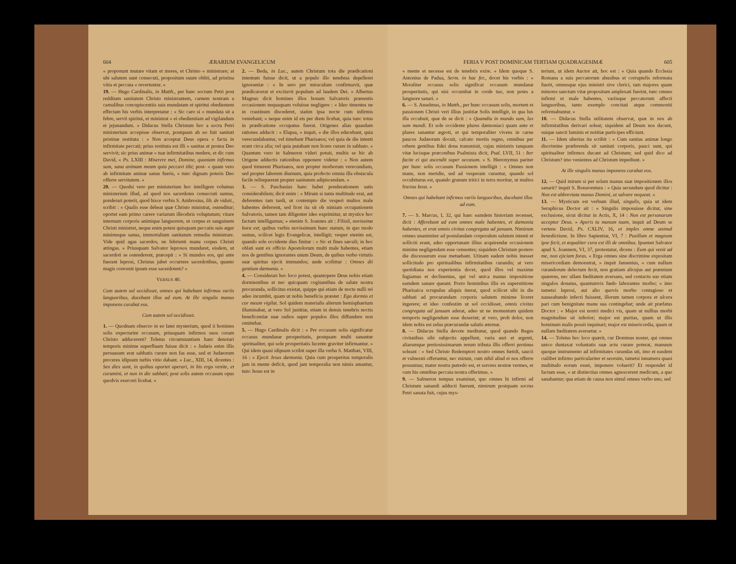604 ÆRARIUM EVANGELICUM
« proponunt mutare vitam et mores, et Christo « ministrare; at ubi salutem sunt consecuti, propositum suum obliti, ad pristina vitia et peccata « revertuntur. »
19. — Hugo Cardinalis, in Matth., per hanc socrum Petri post redditam sanitatem Christo ministrantem, carnem nostram a carnalibus concupiscentiis suis mundatam et spiritui obedientem effectam his verbis interpretatur : « Sic caro si « mundata sit a febre, servit spiritui, et ministrat « ei obedientiam ad vigilandum et jejunandum. » Didacus Stella Christum hoc a socru Petri ministerium accepisse observat, postquam ab eo fuit sanitati pristinæ restituta : « Non acceptat Deus opera « facta in infirmitate peccati; prius restituta est illi « sanitas et postea Deo servivit; sic prius animæ « tuæ infirmitatibus medere, et dic cum David, « Ps. LXIII : Miserere mei, Domine, quoniam infirmus sum, sana animam meam quia peccavi tibi; post- « quam vero ab infirmitate animæ sanus fueris, « tunc dignam poteris Deo offerre servitutem. »
20. — Quodsi vero per ministerium hoc intelligere volumus ministerium illud, ad quod nos sacerdotes consecrati sumus, ponderari poterit, quod hisce verbis S. Ambrosius, lib. de viduit., scribit : « Qualis esse debeat quæ Christo ministrat, ostenditur; oportet eam primo carere variarum illecebris voluptatum; vitare internum corporis animique languorem, ut corpus et sanguinem Christi ministret, neque enim potest quisquam peccatis suis æger minimeque sanus, immortalium sanitatum remedia ministrare. Vide quid agas sacerdos, ne febrienti manu corpus Christi attingas. » Priusquam Salvator leprosos mundaret, eisdem, ut sacerdoti se ostenderent, præcepit : « Si mundos eos, qui ante fuerant leprosi, Christus jubet occurrere sacerdotibus, quanto magis convenit ipsum esse sacerdotem? »
VERSUS 40.
Cum autem sol occidisset, omnes qui habebant infirmos variis languoribus, ducebant illos ad eum. At ille singulis manus imponens curabat eos.
Cum autem sol occidisset.
1. — Quodnam obsecro in eo latet mysterium, quod ii homines solis expectarint occasum, priusquam infirmos suos coram Christo adducerent? Toletus circumstantiam hanc denotari temporis minime superfluam fuisse dicit : « Judæis enim illis persuasum erat sabbatis curare non fas esse, sed et Judæorum proceres idipsum turbis vitio dabant. « Luc., XIII, 14, dicentes : Sex dies sunt, in quibus oportet operari, in his ergo venite, et curamini, et non in die sabbati; post solis autem occasum opus quodvis exerceri licebat. »
2. — Beda, in Luc., autem Christum tota die prædicationi intentum fuisse dicit, ut a populo illo tenebras depelleret ignorantiæ : « In sero per miraculum confirmavit, quæ prædicaverat et excitavit populum ad laudem Dei. » Albertus Magnus dicit homines illos bonam Salvatoris præsentis occasionem nequaquam voluisse negligere : « Ideo timentes ne in crastinum discederet, statim ipsa nocte cum infirmis veniebant; » neque enim id eis per diem licebat, quia tunc totus in prædicatione occupatus fuerat. Origenes alias quasdam rationes adducit : « Elapsa, » inquit, « die illos educebant, quia verecundabantur, vel timebant Pharisæos; vel quia de die intenti erant circa alia; vel quia putabant non licere curare in sabbato. » Quantum vero in Salmeron videri potuit, multis se hic ab Origene adductis rationibus opponere videtur : « Non autem quod timerent Pharisæos, non propter morborum verecundiam, sed propter laborem diurnum, quia profecto omnia illa obstacula facile relinquerent propter sanitatem adipiscendam. »
3. — S. Paschasius hanc habet ponderationem satis considerabilem; dicit enim : « Mirum si tanta multitudo erat, aut deferentes tam tardi, ut contempto die vesperi multos male habentes deferrent, sed licet ita sit ob nimiam occupationem Salvatoris, tamen tam diligenter ideo exprimitur, ut mystice hoc factum intelligamus; » etenim S. Joannes ait : Filioli, novissima hora est; quibus verbis novissimum hunc statum, in quo modo sumus, scilicet legis Evangelicæ, intelligit; vesper etenim est, quando sole occidente dies finitur : « Sic et fines sæculi; in hoc oblati sunt ex officio Apostolorum multi male habentes, etiam nos de gentibus ignorantes unum Deum, de quibus verbo virtutis suæ spiritus ejecit immundos; unde scribitur : Omnes dii gentium dæmonia. »
4. — Considerari hoc loco potest, quantopere Deus nobis etiam dormientibus et nec quicquam cogitantibus de salute nostra procuranda, sollicitus existat, quippe qui etiam de nocte nulli rei adeo incumbit, quam ut nobis beneficia præstet : Ego dormio et cor meum vigilat. Sol quidem materialis alterum hemisphærium illuminabat, at vero Sol justitiæ, etiam in densis tenebris noctis beneficentiæ suæ radios super populos illos diffundere non omittebat.
5. — Hugo Cardinalis dicit : « Per occasum solis significatur occasus mundanæ prosperitatis, postquam multi sanantur spiritualiter, qui sole prosperitatis lucente graviter infirmantur. » Qui idem quasi idipsum scribit super illa verba S. Matthæi, VIII, 16 : « Ejecit Jesus dæmonia. Quia cum prosperitas temporalis jam in mente deficit, quod jam temporalia non nimis amantur, tunc Jesus est in
FERIA V POST DOMINICAM TERTIAM QUADRAGESIMÆ 605
« mente et necesse est de tenebris exire. » Idem quoque S. Antonius de Padua, Serm. in hac fer., docet his verbis : « Moraliter occasus solis significat occasum mundanæ prosperitatis, qui nisi occumbat in corde tuo, non potes a languore sanari. »
6. — S. Anselmus, in Matth., per hunc occasum solis, mortem et passionem Christi veri illius justitiæ Solis intelligit, in qua lux illa occubuit, quæ de se dicit : « Quamdiu in mundo sum, lux sum mundi. Et sole occidente plures dæmoniaci quam ante et plures sanantur ægroti, et qui temporaliter vivens in carne paucos Judæorum docuit, calcato mortis regno, omnibus per orbem gentibus fidei dona transmisit, cujus ministris tanquam vitæ lucisque præconibus Psalmista dicit, Psal. LVII, 51 : Iter facite ei qui ascendit super occasum. » S. Hieronymus pariter per hunc solis occasum Passionem intelligit : « Omnes non mane, non meridie, sed ad vesperam curantur, quando sol occubiturus est, quando granum tritici in terra moritur, ut multos fructus ferat. »
Omnes qui habebant infirmos variis languoribus, ducebant illos ad eum.
7. — S. Marcus, I, 32, qui hanc eamdem historiam recenset, dicit : Afferebant ad eum omnes male habentes, et dæmonia habentes, et erat omnis civitas congregata ad januam. Nimirum omnes unanimiter ad postulandam corporalem salutem intenti et solliciti erant, adeo opportunam illius acquirendæ occasionem minime negligendam esse censentes; siquidem Christum postero die discessurum esse metuebant. Utinam eadem nobis inesset sollicitudo pro spiritualibus infirmitatibus curandis; at vero quotidiana nos experientia docet, quod illos vel maxime fugiamus et declinemus, qui vel unica manus impositione eamdem sanare queunt. Porro hominibus illis ex superstitione Pharisaica scrupulus aliquis inerat, quod scilicet sibi in die sabbati ad procurandam corporis salutem minime liceret ingerere; et ideo confestim ut sol occidisset, omnis civitas congregata ad januam aderat, adeo ut ne momentum quidem temporis negligendum esse duxerint; at vero, proh dolor, non idem nobis est zelus præcurandæ salutis æternæ.
8. — Didacus Stella devote meditatur, quod quando Reges civitatibus sibi subjectis appellunt, varia auri et argenti, aliarumque pretiosissimarum rerum tributa illis offerri protinus soleant : « Sed Christo Redemptori nostro omnes fœtidi, saucii et vulnerati offeruntur, nec mirum, cum nihil aliud ei nos offerre possumus; mater nostra putredo est, et sorores nostræ vermes, et cum his omnibus peccata nostra offerimus. »
9. — Salmeron tempus examinat, quo omnes hi infirmi ad Christum sanandi adducti fuerunt, nimirum postquam socrus Petri sanata fuit, cujus mys-
terium, ut idem Auctor ait, hoc est : « Quia quando Ecclesia Romana a suis peccatorum abusibus et corruptelis reformata fuerit, omnesque ejus ministri sive clerici, tam majores quam minores sanctum vitæ propositum amplexati fuerint, tunc omnes infirmi et male habentes, variisque peccatorum affecti languoribus, tanto exemplo concitati atque commoniti reformabuntur. »
10. — Didacus Stella utilitatem observat, quæ in nos ab infirmitatibus derivari soleat; siquidem ad Deum nos ducunt, suique sancti luminis et notitiæ participes efficiunt.
11. — Idem ulterius ita scribit : « Cum sanitas animæ longo discrimine præferenda sit sanitati corporis, pauci sunt, qui spiritualiter infirmos ducant ad Christum; sed quid dico ad Christum? imo venientes ad Christum impediunt. »
At ille singulis manus imponens curabat eos.
12. — Quid mirum si per solam manus suæ impositionem illos sanarit? inquit S. Bonaventura : « Quia secundum quod dicitur : Non est abbreviata manus Domini, ut salvare nequeat. »
13. — Mysticum est verbum illud, singulis, quia ut idem Seraphicus Doctor ait : « Singulis imposuisse dicitur, sine exclusione, sicut dicitur in Actis, X, 14 : Non est personarum acceptor Deus. » Aperis tu manum tuam, inquit ad Deum se vertens David, Ps. CXLIV, 16, et imples omne animal benedictione. In libro Sapientiæ, VI, 7 : Pusillum et magnum ipse fecit, et æqualiter cura est illi de omnibus. Ipsemet Salvator apud S. Joannem, VI, 37, protestatur, dicens : Eum qui venit ad me, non ejiciam foras. « Erga omnes sine discrimine expositam misericordiam demonstrat, » inquit Jansenius, « cum nullum curandorum delectum fecit, non gratiam alicujus aut præmium quærens, nec ullam fœditatem aversans, sed contactu suo etiam singulos donatus, quantumvis fœdo laborantes morbo; » imo tametsi leprosi, aut alio quovis morbo contagioso et nauseabundo infecti fuissent, illorum tamen corpora et ulcera pari cum benignitate manu sua contingebat; unde ait præfatus Doctor : « Major est nostri medici vis, quam ut nullius morbi magnitudine sit inferior; major est puritas, quam ut illis hominum malis possit inquinari; major est misericordia, quam ut nullam fœditatem aversetur. »
14. — Toletus hoc loco quærit, cur Dominus noster, qui omnes unico duntaxat voluntatis suæ actu curare poterat, manuum quoque instrumento ad infirmitates curandas uti, imo et easdem cuilibet infirmo particulariter et seorsim, tametsi innumera quasi multitudo eorum esset, imponere voluerit? Et respondet id factum esse, « ut distinctius omnes agnoscerent medicum, a quo sanabantur; qua etiam de causa non simul omnes verbo uno, sed